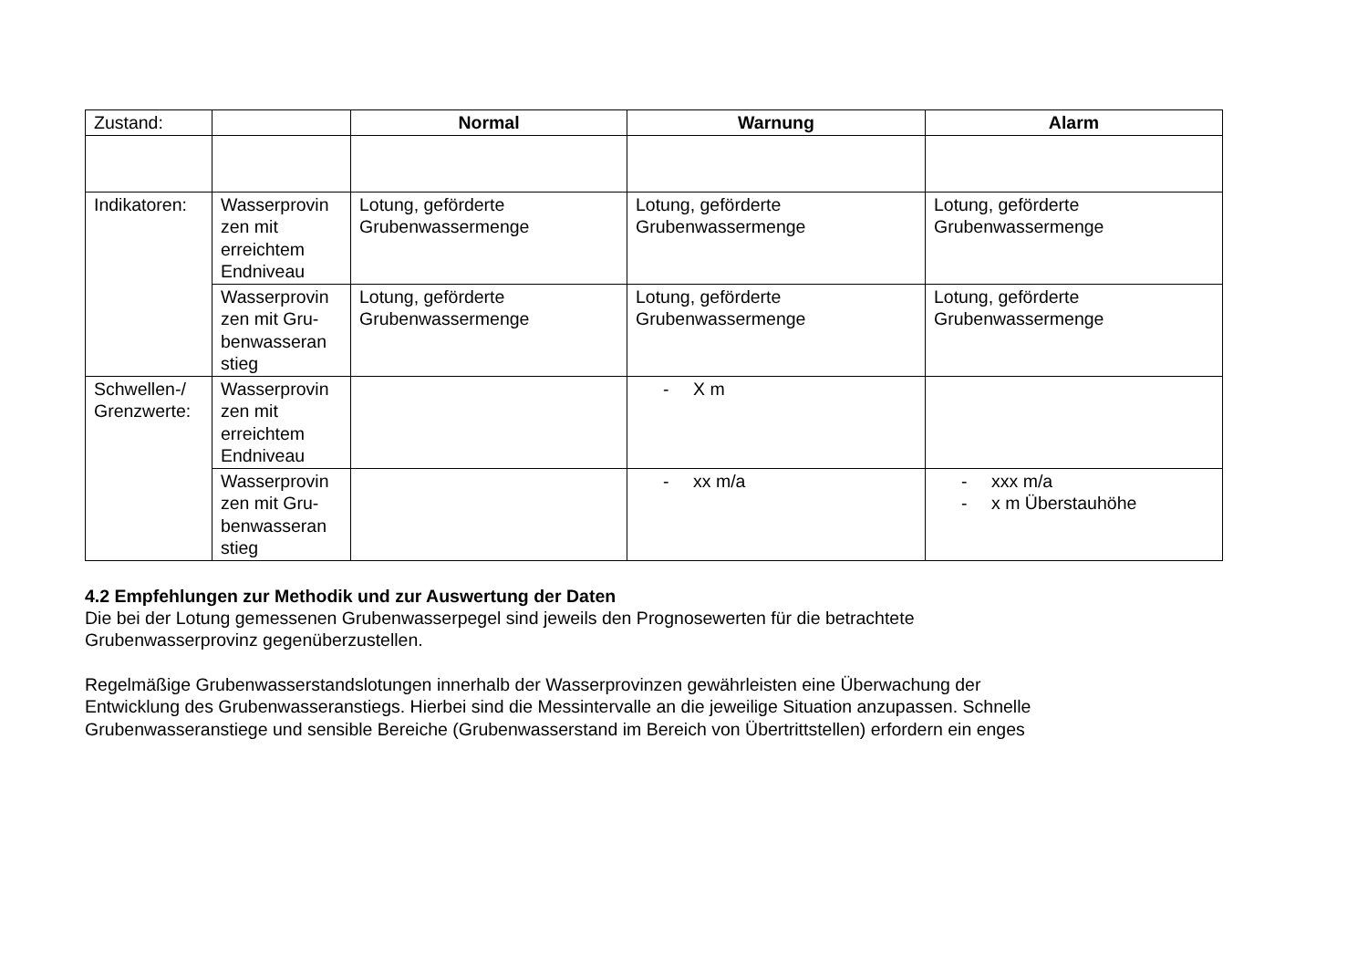| Zustand: | | Normal | Warnung | Alarm |
| Indikatoren: | Wasserprovin zen mit erreichtem Endniveau | Lotung, geförderte Grubenwassermenge | Lotung, geförderte Grubenwassermenge | Lotung, geförderte Grubenwassermenge |
| | Wasserprovin zen mit Gru-benwasseran stieg | Lotung, geförderte Grubenwassermenge | Lotung, geförderte Grubenwassermenge | Lotung, geförderte Grubenwassermenge |
| Schwellen-/ Grenzwerte: | Wasserprovin zen mit erreichtem Endniveau | | - X m | |
| | Wasserprovin zen mit Gru-benwasseran stieg | | - xx m/a | - xxx m/a - x m Überstauhöhe |
4.2 Empfehlungen zur Methodik und zur Auswertung der Daten
Die bei der Lotung gemessenen Grubenwasserpegel sind jeweils den Prognosewerten für die betrachtete
Grubenwasserprovinz gegenüberzustellen.
Regelmäßige Grubenwasserstandslotungen innerhalb der Wasserprovinzen gewährleisten eine Überwachung der
Entwicklung des Grubenwasseranstiegs. Hierbei sind die Messintervalle an die jeweilige Situation anzupassen. Schnelle
Grubenwasseranstiege und sensible Bereiche (Grubenwasserstand im Bereich von Übertrittstellen) erfordern ein enges